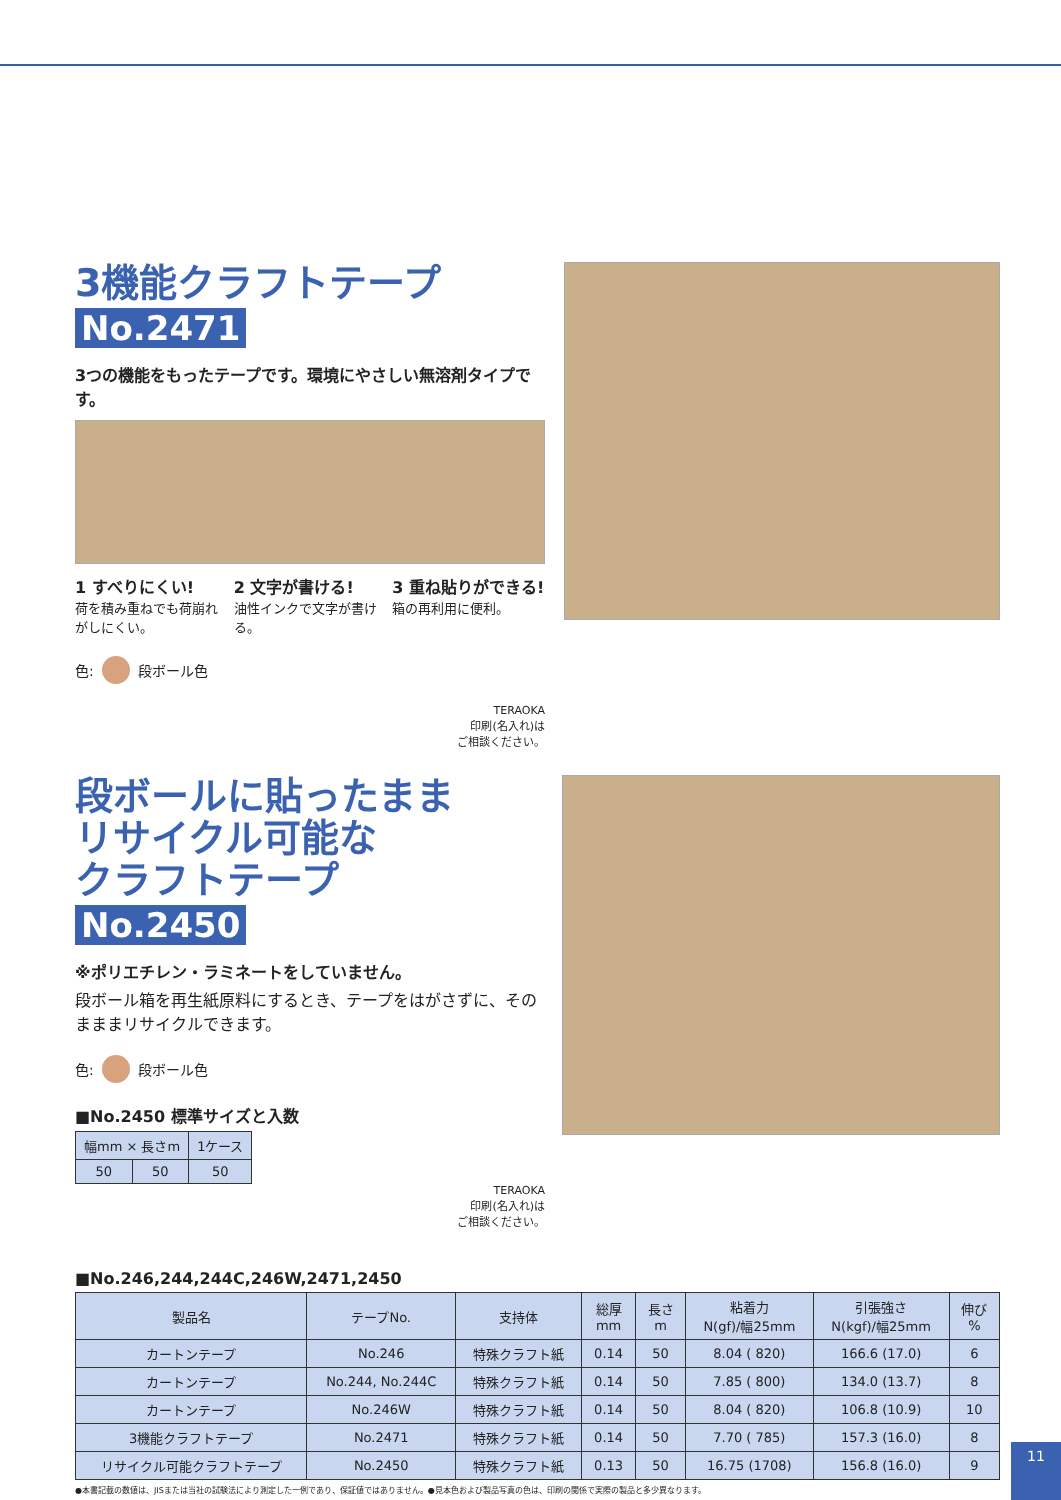3機能クラフトテープ
No.2471
3つの機能をもったテープです。環境にやさしい無溶剤タイプです。
1 すべりにくい!
荷を積み重ねでも荷崩れがしにくい。
2 文字が書ける!
油性インクで文字が書ける。
3 重ね貼りができる!
箱の再利用に便利。
色: 段ボール色
TERAOKA
印刷(名入れ)は
ご相談ください。
段ボールに貼ったまま
リサイクル可能な
クラフトテープ
No.2450
※ポリエチレン・ラミネートをしていません。
段ボール箱を再生紙原料にするとき、テープをはがさずに、そのまままリサイクルできます。
色: 段ボール色
■No.2450 標準サイズと入数
| 幅mm × 長さm | | 1ケース |
| --- | --- | --- |
| 50 | 50 | 50 |
TERAOKA
印刷(名入れ)は
ご相談ください。
■No.246,244,244C,246W,2471,2450
| 製品名 | テープNo. | 支持体 | 総厚 mm | 長さ m | 粘着力 N(gf)/幅25mm | 引張強さ N(kgf)/幅25mm | 伸び % |
| --- | --- | --- | --- | --- | --- | --- | --- |
| カートンテープ | No.246 | 特殊クラフト紙 | 0.14 | 50 | 8.04 ( 820) | 166.6 (17.0) | 6 |
| カートンテープ | No.244, No.244C | 特殊クラフト紙 | 0.14 | 50 | 7.85 ( 800) | 134.0 (13.7) | 8 |
| カートンテープ | No.246W | 特殊クラフト紙 | 0.14 | 50 | 8.04 ( 820) | 106.8 (10.9) | 10 |
| 3機能クラフトテープ | No.2471 | 特殊クラフト紙 | 0.14 | 50 | 7.70 ( 785) | 157.3 (16.0) | 8 |
| リサイクル可能クラフトテープ | No.2450 | 特殊クラフト紙 | 0.13 | 50 | 16.75 (1708) | 156.8 (16.0) | 9 |
●本書記載の数値は、JISまたは当社の試験法により測定した一例であり、保証値ではありません。●見本色および製品写真の色は、印刷の関係で実際の製品と多少異なります。
11